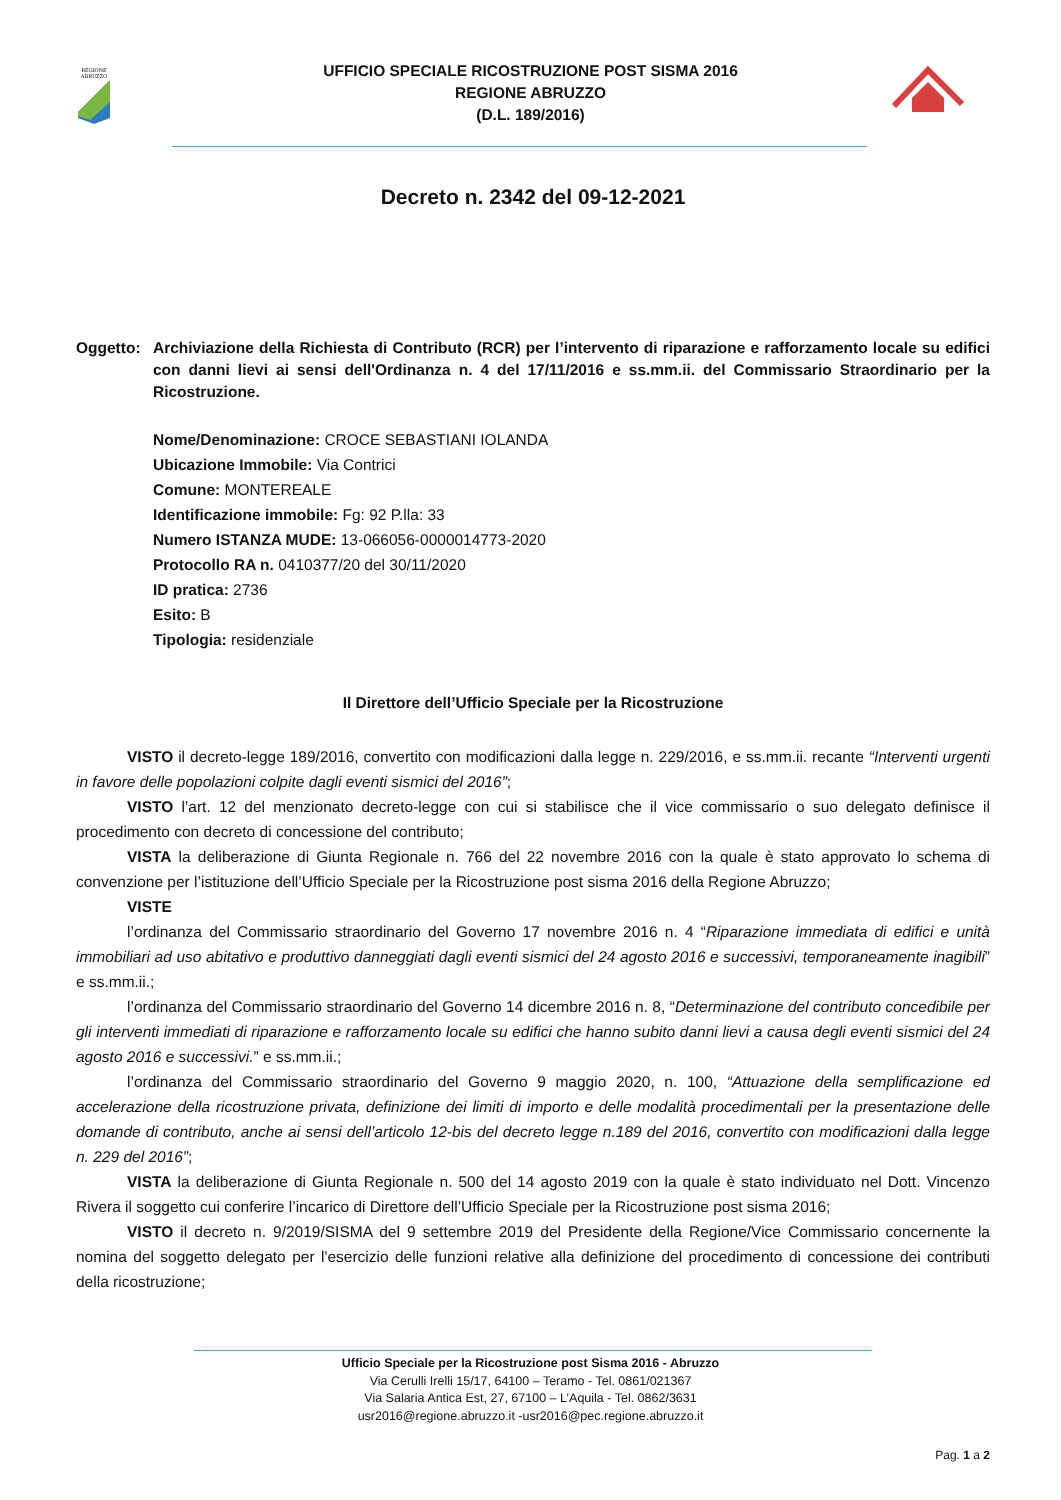REGIONE
ABRUZZO
UFFICIO SPECIALE RICOSTRUZIONE POST SISMA 2016
REGIONE ABRUZZO
(D.L. 189/2016)
Decreto n. 2342 del 09-12-2021
Oggetto: Archiviazione della Richiesta di Contributo (RCR) per l’intervento di riparazione e rafforzamento locale su edifici con danni lievi ai sensi dell'Ordinanza n. 4 del 17/11/2016 e ss.mm.ii. del Commissario Straordinario per la Ricostruzione.
Nome/Denominazione: CROCE SEBASTIANI IOLANDA
Ubicazione Immobile: Via Contrici
Comune: MONTEREALE
Identificazione immobile: Fg: 92 P.lla: 33
Numero ISTANZA MUDE: 13-066056-0000014773-2020
Protocollo RA n. 0410377/20 del 30/11/2020
ID pratica: 2736
Esito: B
Tipologia: residenziale
Il Direttore dell’Ufficio Speciale per la Ricostruzione
VISTO il decreto-legge 189/2016, convertito con modificazioni dalla legge n. 229/2016, e ss.mm.ii. recante “Interventi urgenti in favore delle popolazioni colpite dagli eventi sismici del 2016”;
VISTO l’art. 12 del menzionato decreto-legge con cui si stabilisce che il vice commissario o suo delegato definisce il procedimento con decreto di concessione del contributo;
VISTA la deliberazione di Giunta Regionale n. 766 del 22 novembre 2016 con la quale è stato approvato lo schema di convenzione per l’istituzione dell’Ufficio Speciale per la Ricostruzione post sisma 2016 della Regione Abruzzo;
VISTE
l’ordinanza del Commissario straordinario del Governo 17 novembre 2016 n. 4 “Riparazione immediata di edifici e unità immobiliari ad uso abitativo e produttivo danneggiati dagli eventi sismici del 24 agosto 2016 e successivi, temporaneamente inagibili” e ss.mm.ii.;
l’ordinanza del Commissario straordinario del Governo 14 dicembre 2016 n. 8, “Determinazione del contributo concedibile per gli interventi immediati di riparazione e rafforzamento locale su edifici che hanno subito danni lievi a causa degli eventi sismici del 24 agosto 2016 e successivi.” e ss.mm.ii.;
l’ordinanza del Commissario straordinario del Governo 9 maggio 2020, n. 100, “Attuazione della semplificazione ed accelerazione della ricostruzione privata, definizione dei limiti di importo e delle modalità procedimentali per la presentazione delle domande di contributo, anche ai sensi dell’articolo 12-bis del decreto legge n.189 del 2016, convertito con modificazioni dalla legge n. 229 del 2016”;
VISTA la deliberazione di Giunta Regionale n. 500 del 14 agosto 2019 con la quale è stato individuato nel Dott. Vincenzo Rivera il soggetto cui conferire l’incarico di Direttore dell’Ufficio Speciale per la Ricostruzione post sisma 2016;
VISTO il decreto n. 9/2019/SISMA del 9 settembre 2019 del Presidente della Regione/Vice Commissario concernente la nomina del soggetto delegato per l'esercizio delle funzioni relative alla definizione del procedimento di concessione dei contributi della ricostruzione;
Ufficio Speciale per la Ricostruzione post Sisma 2016 - Abruzzo
Via Cerulli Irelli 15/17, 64100 – Teramo - Tel. 0861/021367
Via Salaria Antica Est, 27, 67100 – L’Aquila - Tel. 0862/3631
usr2016@regione.abruzzo.it -usr2016@pec.regione.abruzzo.it
Pag. 1 a 2